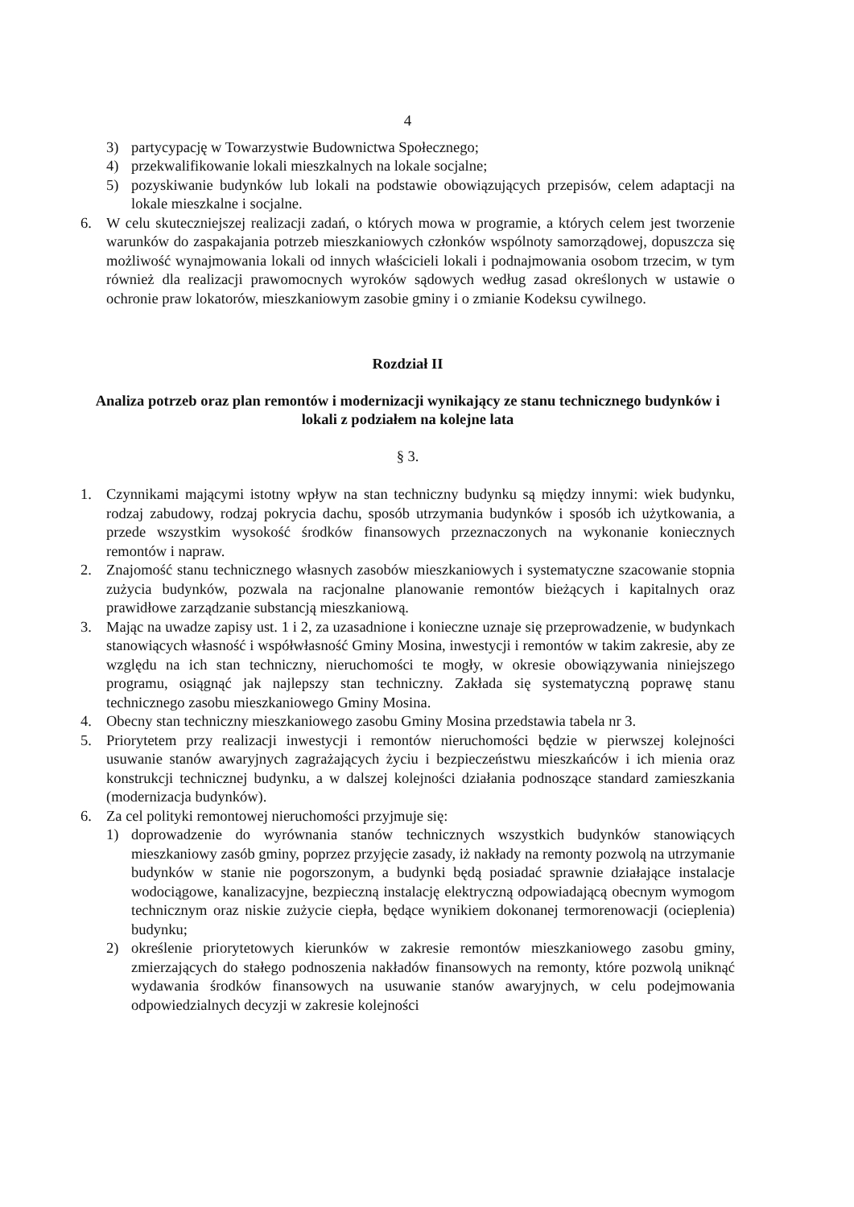4
3) partycypację w Towarzystwie Budownictwa Społecznego;
4) przekwalifikowanie lokali mieszkalnych na lokale socjalne;
5) pozyskiwanie budynków lub lokali na podstawie obowiązujących przepisów, celem adaptacji na lokale mieszkalne i socjalne.
6. W celu skuteczniejszej realizacji zadań, o których mowa w programie, a których celem jest tworzenie warunków do zaspakajania potrzeb mieszkaniowych członków wspólnoty samorządowej, dopuszcza się możliwość wynajmowania lokali od innych właścicieli lokali i podnajmowania osobom trzecim, w tym również dla realizacji prawomocnych wyroków sądowych według zasad określonych w ustawie o ochronie praw lokatorów, mieszkaniowym zasobie gminy i o zmianie Kodeksu cywilnego.
Rozdział II
Analiza potrzeb oraz plan remontów i modernizacji wynikający ze stanu technicznego budynków i lokali z podziałem na kolejne lata
§ 3.
1. Czynnikami mającymi istotny wpływ na stan techniczny budynku są między innymi: wiek budynku, rodzaj zabudowy, rodzaj pokrycia dachu, sposób utrzymania budynków i sposób ich użytkowania, a przede wszystkim wysokość środków finansowych przeznaczonych na wykonanie koniecznych remontów i napraw.
2. Znajomość stanu technicznego własnych zasobów mieszkaniowych i systematyczne szacowanie stopnia zużycia budynków, pozwala na racjonalne planowanie remontów bieżących i kapitalnych oraz prawidłowe zarządzanie substancją mieszkaniową.
3. Mając na uwadze zapisy ust. 1 i 2, za uzasadnione i konieczne uznaje się przeprowadzenie, w budynkach stanowiących własność i współwłasność Gminy Mosina, inwestycji i remontów w takim zakresie, aby ze względu na ich stan techniczny, nieruchomości te mogły, w okresie obowiązywania niniejszego programu, osiągnąć jak najlepszy stan techniczny. Zakłada się systematyczną poprawę stanu technicznego zasobu mieszkaniowego Gminy Mosina.
4. Obecny stan techniczny mieszkaniowego zasobu Gminy Mosina przedstawia tabela nr 3.
5. Priorytetem przy realizacji inwestycji i remontów nieruchomości będzie w pierwszej kolejności usuwanie stanów awaryjnych zagrażających życiu i bezpieczeństwu mieszkańców i ich mienia oraz konstrukcji technicznej budynku, a w dalszej kolejności działania podnoszące standard zamieszkania (modernizacja budynków).
6. Za cel polityki remontowej nieruchomości przyjmuje się:
1) doprowadzenie do wyrównania stanów technicznych wszystkich budynków stanowiących mieszkaniowy zasób gminy, poprzez przyjęcie zasady, iż nakłady na remonty pozwolą na utrzymanie budynków w stanie nie pogorszonym, a budynki będą posiadać sprawnie działające instalacje wodociągowe, kanalizacyjne, bezpieczną instalację elektryczną odpowiadającą obecnym wymogom technicznym oraz niskie zużycie ciepła, będące wynikiem dokonanej termorenowacji (ocieplenia) budynku;
2) określenie priorytetowych kierunków w zakresie remontów mieszkaniowego zasobu gminy, zmierzających do stałego podnoszenia nakładów finansowych na remonty, które pozwolą uniknąć wydawania środków finansowych na usuwanie stanów awaryjnych, w celu podejmowania odpowiedzialnych decyzji w zakresie kolejności